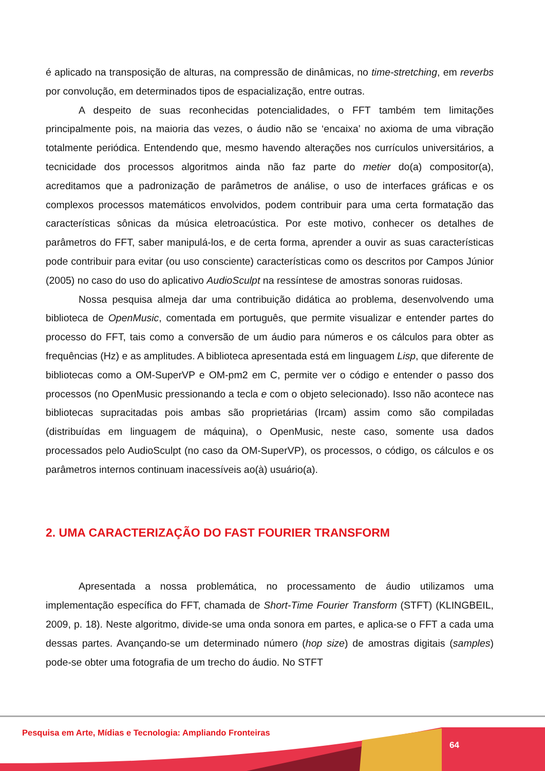é aplicado na transposição de alturas, na compressão de dinâmicas, no time-stretching, em reverbs por convolução, em determinados tipos de espacialização, entre outras.
A despeito de suas reconhecidas potencialidades, o FFT também tem limitações principalmente pois, na maioria das vezes, o áudio não se ‘encaixa’ no axioma de uma vibração totalmente periódica. Entendendo que, mesmo havendo alterações nos currículos universitários, a tecnicidade dos processos algoritmos ainda não faz parte do metier do(a) compositor(a), acreditamos que a padronização de parâmetros de análise, o uso de interfaces gráficas e os complexos processos matemáticos envolvidos, podem contribuir para uma certa formatação das características sônicas da música eletroacústica. Por este motivo, conhecer os detalhes de parâmetros do FFT, saber manipulá-los, e de certa forma, aprender a ouvir as suas características pode contribuir para evitar (ou uso consciente) características como os descritos por Campos Júnior (2005) no caso do uso do aplicativo AudioSculpt na ressíntese de amostras sonoras ruidosas.
Nossa pesquisa almeja dar uma contribuição didática ao problema, desenvolvendo uma biblioteca de OpenMusic, comentada em português, que permite visualizar e entender partes do processo do FFT, tais como a conversão de um áudio para números e os cálculos para obter as frequências (Hz) e as amplitudes. A biblioteca apresentada está em linguagem Lisp, que diferente de bibliotecas como a OM-SuperVP e OM-pm2 em C, permite ver o código e entender o passo dos processos (no OpenMusic pressionando a tecla e com o objeto selecionado). Isso não acontece nas bibliotecas supracitadas pois ambas são proprietárias (Ircam) assim como são compiladas (distribuídas em linguagem de máquina), o OpenMusic, neste caso, somente usa dados processados pelo AudioSculpt (no caso da OM-SuperVP), os processos, o código, os cálculos e os parâmetros internos continuam inacessíveis ao(à) usuário(a).
2. UMA CARACTERIZAÇÃO DO FAST FOURIER TRANSFORM
Apresentada a nossa problemática, no processamento de áudio utilizamos uma implementação específica do FFT, chamada de Short-Time Fourier Transform (STFT) (KLINGBEIL, 2009, p. 18). Neste algoritmo, divide-se uma onda sonora em partes, e aplica-se o FFT a cada uma dessas partes. Avançando-se um determinado número (hop size) de amostras digitais (samples) pode-se obter uma fotografia de um trecho do áudio. No STFT
Pesquisa em Arte, Mídias e Tecnologia: Ampliando Fronteiras
64